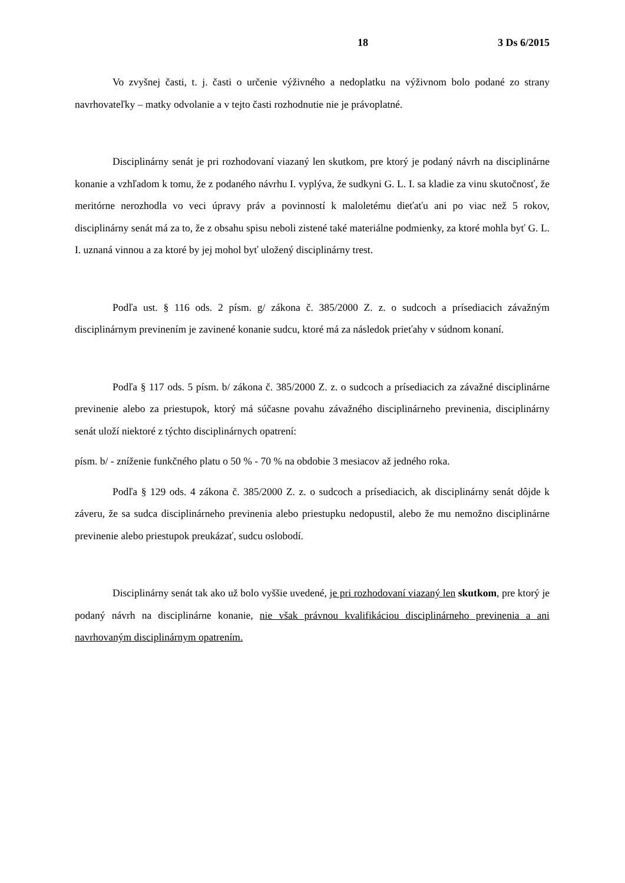18 3 Ds 6/2015
Vo zvyšnej časti, t. j. časti o určenie výživného a nedoplatku na výživnom bolo podané zo strany navrhovateľky – matky odvolanie a v tejto časti rozhodnutie nie je právoplatné.
Disciplinárny senát je pri rozhodovaní viazaný len skutkom, pre ktorý je podaný návrh na disciplinárne konanie a vzhľadom k tomu, že z podaného návrhu I. vyplýva, že sudkyni G. L. I. sa kladie za vinu skutočnosť, že meritórne nerozhodla vo veci úpravy práv a povinností k maloletému dieťaťu ani po viac než 5 rokov, disciplinárny senát má za to, že z obsahu spisu neboli zistené také materiálne podmienky, za ktoré mohla byť G. L. I. uznaná vinnou a za ktoré by jej mohol byť uložený disciplinárny trest.
Podľa ust. § 116 ods. 2 písm. g/ zákona č. 385/2000 Z. z. o sudcoch a prísediacich závažným disciplinárnym previnením je zavinené konanie sudcu, ktoré má za následok prieťahy v súdnom konaní.
Podľa § 117 ods. 5 písm. b/ zákona č. 385/2000 Z. z. o sudcoch a prísediacich za závažné disciplinárne previnenie alebo za priestupok, ktorý má súčasne povahu závažného disciplinárneho previnenia, disciplinárny senát uloží niektoré z týchto disciplinárnych opatrení:
písm. b/ - zníženie funkčného platu o 50 % - 70 % na obdobie 3 mesiacov až jedného roka.
Podľa § 129 ods. 4 zákona č. 385/2000 Z. z. o sudcoch a prísediacich, ak disciplinárny senát dôjde k záveru, že sa sudca disciplinárneho previnenia alebo priestupku nedopustil, alebo že mu nemožno disciplinárne previnenie alebo priestupok preukázať, sudcu oslobodí.
Disciplinárny senát tak ako už bolo vyššie uvedené, je pri rozhodovaní viazaný len skutkom, pre ktorý je podaný návrh na disciplinárne konanie, nie však právnou kvalifikáciou disciplinárneho previnenia a ani navrhovaným disciplinárnym opatrením.